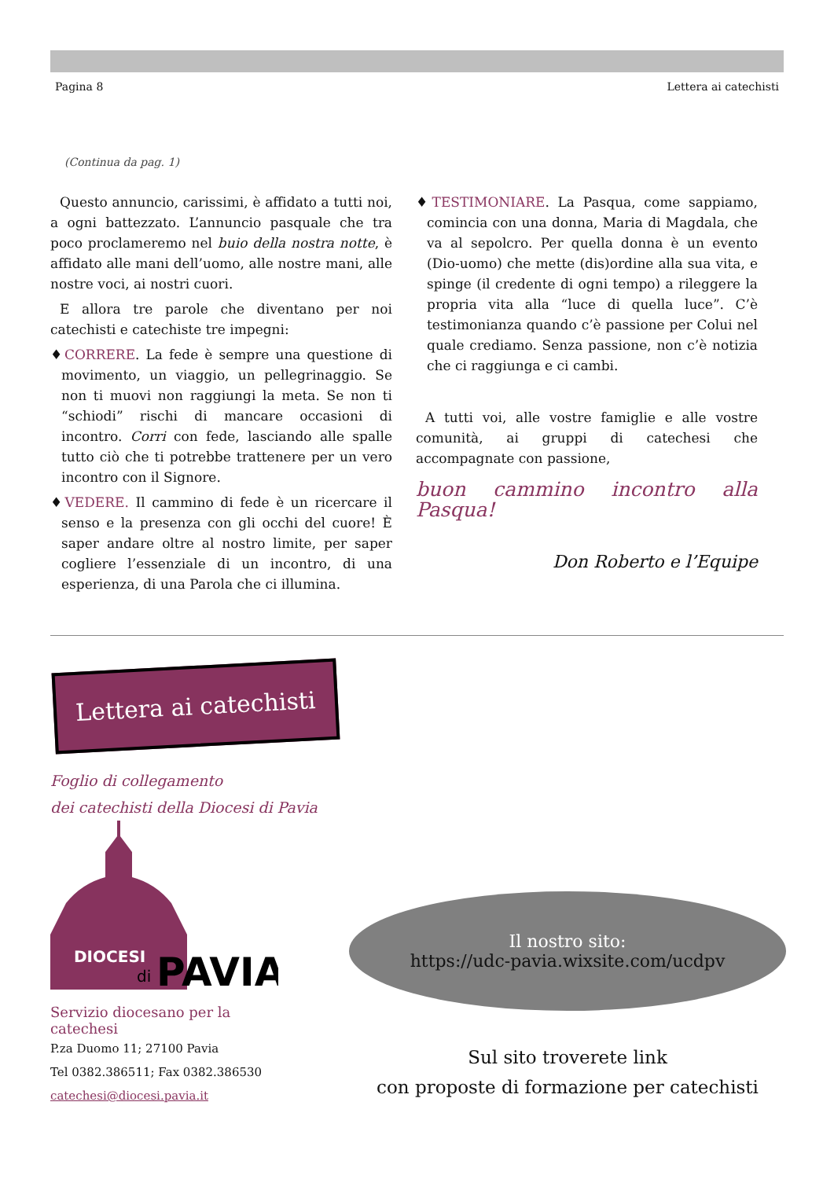Pagina 8 Lettera ai catechisti
(Continua da pag. 1)
Questo annuncio, carissimi, è affidato a tutti noi, a ogni battezzato. L’annuncio pasquale che tra poco proclameremo nel buio della nostra notte, è affidato alle mani dell’uomo, alle nostre mani, alle nostre voci, ai nostri cuori.
E allora tre parole che diventano per noi catechisti e catechiste tre impegni:
♦CORRERE. La fede è sempre una questione di movimento, un viaggio, un pellegrinaggio. Se non ti muovi non raggiungi la meta. Se non ti “schiodi” rischi di mancare occasioni di incontro. Corri con fede, lasciando alle spalle tutto ciò che ti potrebbe trattenere per un vero incontro con il Signore.
♦VEDERE. Il cammino di fede è un ricercare il senso e la presenza con gli occhi del cuore! È saper andare oltre al nostro limite, per saper cogliere l’essenziale di un incontro, di una esperienza, di una Parola che ci illumina.
♦TESTIMONIARE. La Pasqua, come sappiamo, comincia con una donna, Maria di Magdala, che va al sepolcro. Per quella donna è un evento (Dio-uomo) che mette (dis)ordine alla sua vita, e spinge (il credente di ogni tempo) a rileggere la propria vita alla “luce di quella luce”. C’è testimonianza quando c’è passione per Colui nel quale crediamo. Senza passione, non c’è notizia che ci raggiunga e ci cambi.
A tutti voi, alle vostre famiglie e alle vostre comunità, ai gruppi di catechesi che accompagnate con passione,
buon cammino incontro alla Pasqua!
Don Roberto e l’Equipe
Lettera ai catechisti
Foglio di collegamento
dei catechisti della Diocesi di Pavia
DIOCESI
di
PAVIA
Servizio diocesano per la catechesi
P.za Duomo 11; 27100 Pavia
Tel 0382.386511; Fax 0382.386530
catechesi@diocesi.pavia.it
Il nostro sito:
https://udc-pavia.wixsite.com/ucdpv
Sul sito troverete link
con proposte di formazione per catechisti